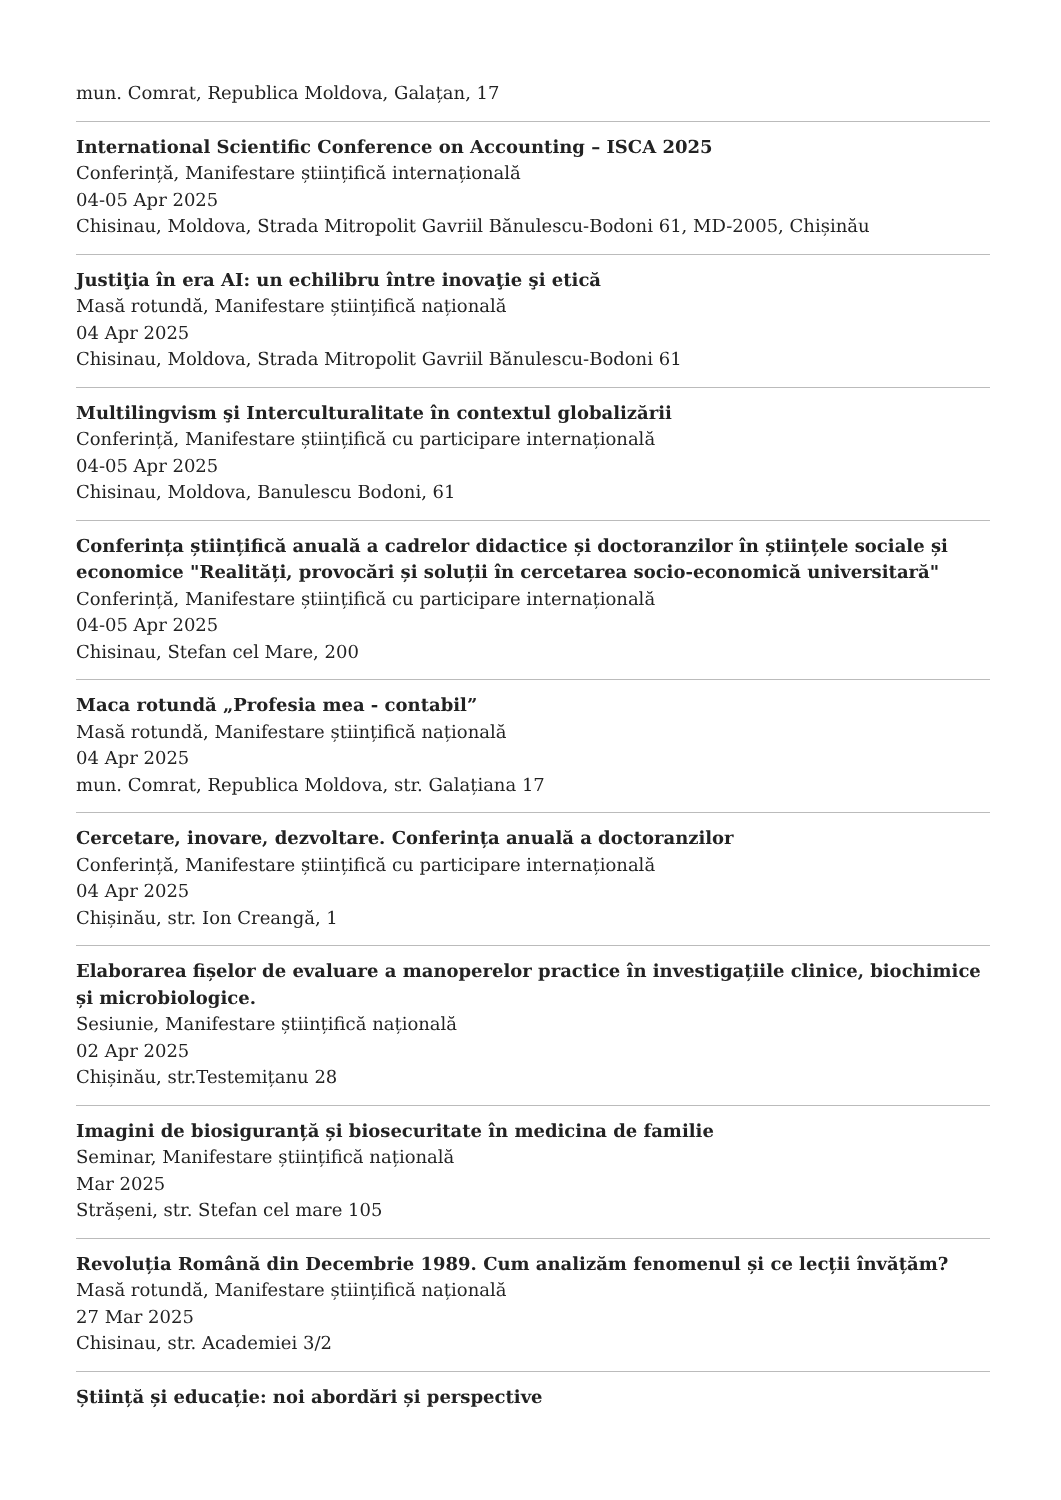mun. Comrat, Republica Moldova, Galațan, 17
International Scientific Conference on Accounting – ISCA 2025
Conferință, Manifestare științifică internațională
04-05 Apr 2025
Chisinau, Moldova, Strada Mitropolit Gavriil Bănulescu-Bodoni 61, MD-2005, Chișinău
Justiţia în era AI: un echilibru între inovaţie şi etică
Masă rotundă, Manifestare științifică națională
04 Apr 2025
Chisinau, Moldova, Strada Mitropolit Gavriil Bănulescu-Bodoni 61
Multilingvism şi Interculturalitate în contextul globalizării
Conferință, Manifestare științifică cu participare internațională
04-05 Apr 2025
Chisinau, Moldova, Banulescu Bodoni, 61
Conferința științifică anuală a cadrelor didactice și doctoranzilor în științele sociale și economice "Realități, provocări și soluții în cercetarea socio-economică universitară"
Conferință, Manifestare științifică cu participare internațională
04-05 Apr 2025
Chisinau, Stefan cel Mare, 200
Maca rotundă „Profesia mea - contabil”
Masă rotundă, Manifestare științifică națională
04 Apr 2025
mun. Comrat, Republica Moldova, str. Galațiana 17
Cercetare, inovare, dezvoltare. Conferința anuală a doctoranzilor
Conferință, Manifestare științifică cu participare internațională
04 Apr 2025
Chișinău, str. Ion Creangă, 1
Elaborarea fișelor de evaluare a manoperelor practice în investigațiile clinice, biochimice și microbiologice.
Sesiunie, Manifestare științifică națională
02 Apr 2025
Chișinău, str.Testemițanu 28
Imagini de biosiguranță și biosecuritate în medicina de familie
Seminar, Manifestare științifică națională
Mar 2025
Strășeni, str. Stefan cel mare 105
Revoluția Română din Decembrie 1989. Cum analizăm fenomenul și ce lecții învățăm?
Masă rotundă, Manifestare științifică națională
27 Mar 2025
Chisinau, str. Academiei 3/2
Știință și educație: noi abordări și perspective